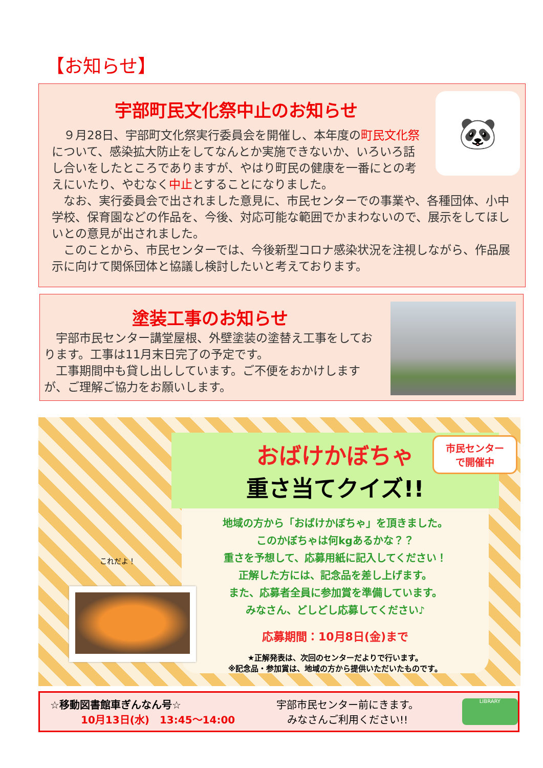【お知らせ】
🐼
宇部町民文化祭中止のお知らせ
　９月28日、宇部町文化祭実行委員会を開催し、本年度の町民文化祭について、感染拡大防止をしてなんとか実施できないか、いろいろ話し合いをしたところでありますが、やはり町民の健康を一番にとの考えにいたり、やむなく中止とすることになりました。
　なお、実行委員会で出されました意見に、市民センターでの事業や、各種団体、小中学校、保育園などの作品を、今後、対応可能な範囲でかまわないので、展示をしてほしいとの意見が出されました。
　このことから、市民センターでは、今後新型コロナ感染状況を注視しながら、作品展示に向けて関係団体と協議し検討したいと考えております。
塗装工事のお知らせ
　宇部市民センター講堂屋根、外壁塗装の塗替え工事をしております。工事は11月末日完了の予定です。
　工事期間中も貸し出ししています。ご不便をおかけしますが、ご理解ご協力をお願いします。
おばけかぼちゃ
重さ当てクイズ!!
地域の方から「おばけかぼちゃ」を頂きました。
このかぼちゃは何kgあるかな？？
重さを予想して、応募用紙に記入してください！
正解した方には、記念品を差し上げます。
また、応募者全員に参加賞を準備しています。
みなさん、どしどし応募してください♪
応募期間：10月8日(金)まで
★正解発表は、次回のセンターだよりで行います。
※記念品・参加賞は、地域の方から提供いただいたものです。
市民センター
で開催中
これだよ！
☆移動図書館車ぎんなん号☆
10月13日(水)　13:45～14:00
宇部市民センター前にきます。
みなさんご利用ください!!
LIBRARY